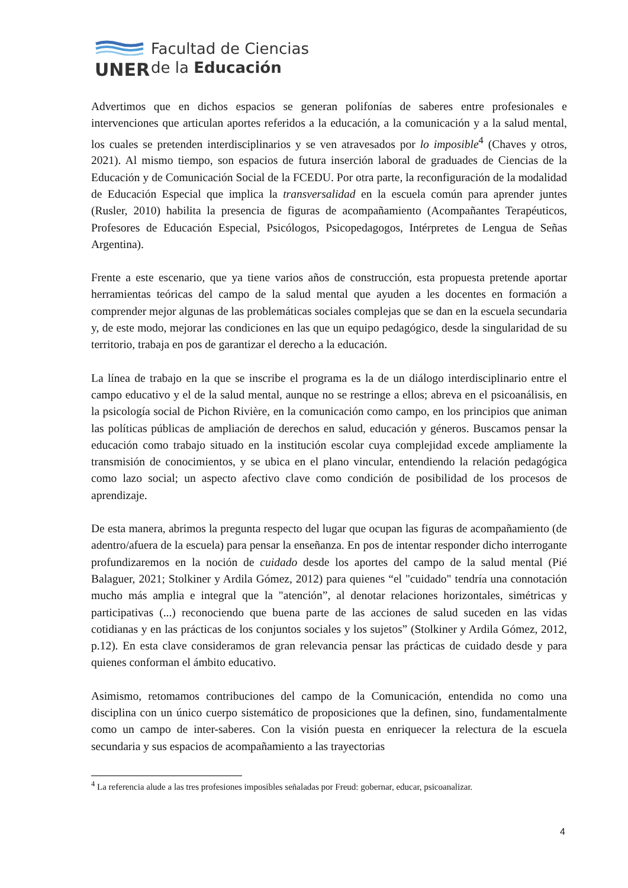UNER
Facultad de Ciencias
de la Educación
Advertimos que en dichos espacios se generan polifonías de saberes entre profesionales e intervenciones que articulan aportes referidos a la educación, a la comunicación y a la salud mental, los cuales se pretenden interdisciplinarios y se ven atravesados por lo imposible<sup>4</sup> (Chaves y otros, 2021). Al mismo tiempo, son espacios de futura inserción laboral de graduades de Ciencias de la Educación y de Comunicación Social de la FCEDU. Por otra parte, la reconfiguración de la modalidad de Educación Especial que implica la transversalidad en la escuela común para aprender juntes (Rusler, 2010) habilita la presencia de figuras de acompañamiento (Acompañantes Terapéuticos, Profesores de Educación Especial, Psicólogos, Psicopedagogos, Intérpretes de Lengua de Señas Argentina).
Frente a este escenario, que ya tiene varios años de construcción, esta propuesta pretende aportar herramientas teóricas del campo de la salud mental que ayuden a les docentes en formación a comprender mejor algunas de las problemáticas sociales complejas que se dan en la escuela secundaria y, de este modo, mejorar las condiciones en las que un equipo pedagógico, desde la singularidad de su territorio, trabaja en pos de garantizar el derecho a la educación.
La línea de trabajo en la que se inscribe el programa es la de un diálogo interdisciplinario entre el campo educativo y el de la salud mental, aunque no se restringe a ellos; abreva en el psicoanálisis, en la psicología social de Pichon Rivière, en la comunicación como campo, en los principios que animan las políticas públicas de ampliación de derechos en salud, educación y géneros. Buscamos pensar la educación como trabajo situado en la institución escolar cuya complejidad excede ampliamente la transmisión de conocimientos, y se ubica en el plano vincular, entendiendo la relación pedagógica como lazo social; un aspecto afectivo clave como condición de posibilidad de los procesos de aprendizaje.
De esta manera, abrimos la pregunta respecto del lugar que ocupan las figuras de acompañamiento (de adentro/afuera de la escuela) para pensar la enseñanza. En pos de intentar responder dicho interrogante profundizaremos en la noción de cuidado desde los aportes del campo de la salud mental (Pié Balaguer, 2021; Stolkiner y Ardila Gómez, 2012) para quienes “el "cuidado" tendría una connotación mucho más amplia e integral que la "atención”, al denotar relaciones horizontales, simétricas y participativas (...) reconociendo que buena parte de las acciones de salud suceden en las vidas cotidianas y en las prácticas de los conjuntos sociales y los sujetos” (Stolkiner y Ardila Gómez, 2012, p.12). En esta clave consideramos de gran relevancia pensar las prácticas de cuidado desde y para quienes conforman el ámbito educativo.
Asimismo, retomamos contribuciones del campo de la Comunicación, entendida no como una disciplina con un único cuerpo sistemático de proposiciones que la definen, sino, fundamentalmente como un campo de inter-saberes. Con la visión puesta en enriquecer la relectura de la escuela secundaria y sus espacios de acompañamiento a las trayectorias
<sup>4</sup> La referencia alude a las tres profesiones imposibles señaladas por Freud: gobernar, educar, psicoanalizar.
4